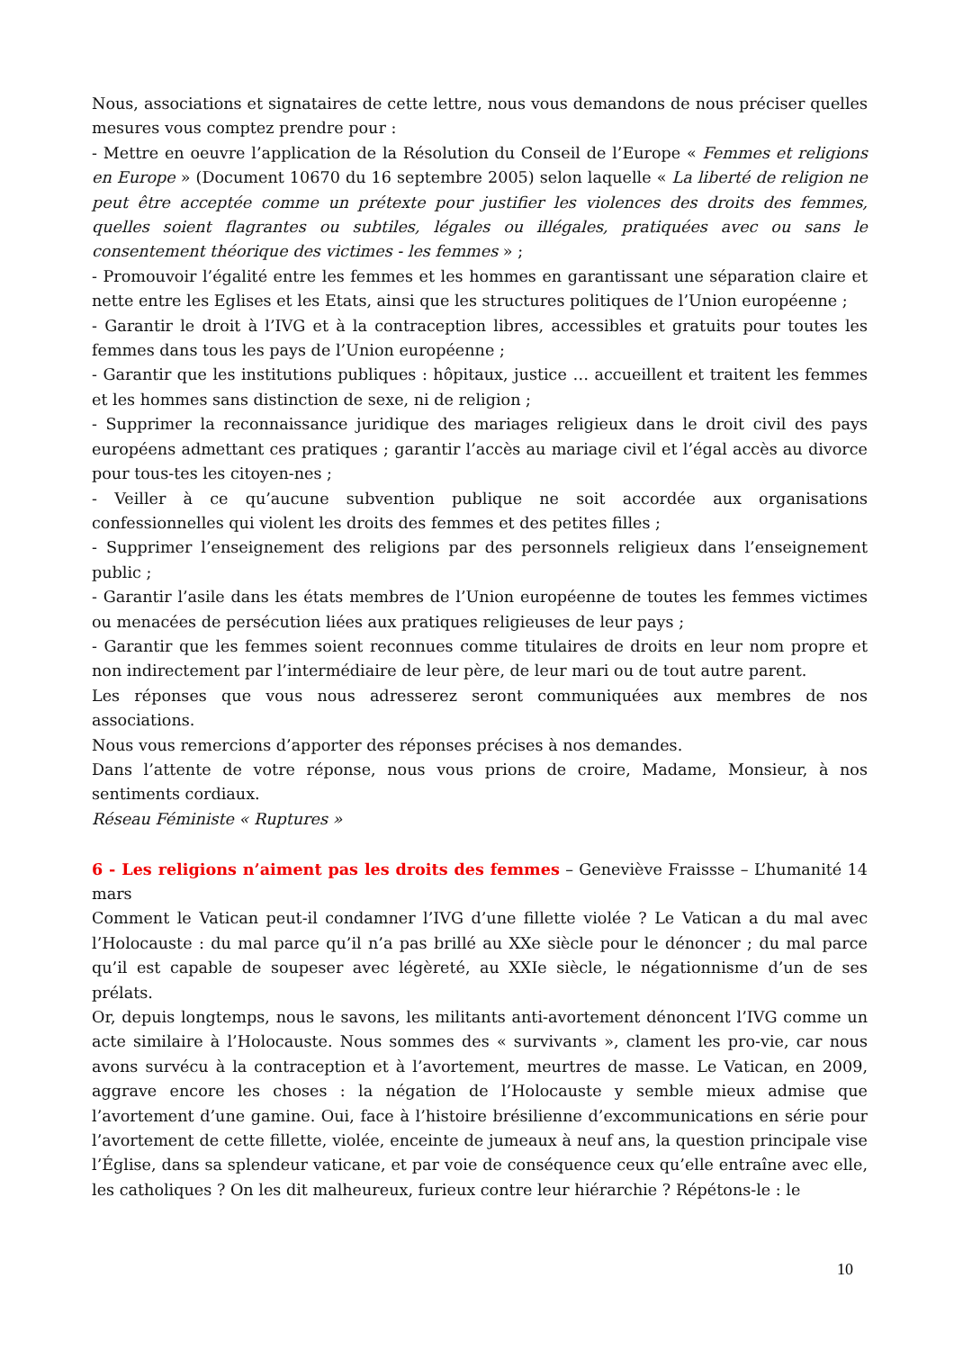Nous, associations et signataires de cette lettre, nous vous demandons de nous préciser quelles mesures vous comptez prendre pour :
- Mettre en oeuvre l’application de la Résolution du Conseil de l’Europe « Femmes et religions en Europe » (Document 10670 du 16 septembre 2005) selon laquelle « La liberté de religion ne peut être acceptée comme un prétexte pour justifier les violences des droits des femmes, quelles soient flagrantes ou subtiles, légales ou illégales, pratiquées avec ou sans le consentement théorique des victimes - les femmes » ;
- Promouvoir l’égalité entre les femmes et les hommes en garantissant une séparation claire et nette entre les Eglises et les Etats, ainsi que les structures politiques de l’Union européenne ;
- Garantir le droit à l’IVG et à la contraception libres, accessibles et gratuits pour toutes les femmes dans tous les pays de l’Union européenne ;
- Garantir que les institutions publiques : hôpitaux, justice … accueillent et traitent les femmes et les hommes sans distinction de sexe, ni de religion ;
- Supprimer la reconnaissance juridique des mariages religieux dans le droit civil des pays européens admettant ces pratiques ; garantir l’accès au mariage civil et l’égal accès au divorce pour tous-tes les citoyen-nes ;
- Veiller à ce qu’aucune subvention publique ne soit accordée aux organisations confessionnelles qui violent les droits des femmes et des petites filles ;
- Supprimer l’enseignement des religions par des personnels religieux dans l’enseignement public ;
- Garantir l’asile dans les états membres de l’Union européenne de toutes les femmes victimes ou menacées de persécution liées aux pratiques religieuses de leur pays ;
- Garantir que les femmes soient reconnues comme titulaires de droits en leur nom propre et non indirectement par l’intermédiaire de leur père, de leur mari ou de tout autre parent.
Les réponses que vous nous adresserez seront communiquées aux membres de nos associations.
Nous vous remercions d’apporter des réponses précises à nos demandes.
Dans l’attente de votre réponse, nous vous prions de croire, Madame, Monsieur, à nos sentiments cordiaux.
Réseau Féministe « Ruptures »
6 - Les religions n’aiment pas les droits des femmes – Geneviève Fraissse – L’humanité 14 mars
Comment le Vatican peut-il condamner l’IVG d’une fillette violée ? Le Vatican a du mal avec l’Holocauste : du mal parce qu’il n’a pas brillé au XXe siècle pour le dénoncer ; du mal parce qu’il est capable de soupeser avec légèreté, au XXIe siècle, le négationnisme d’un de ses prélats.
Or, depuis longtemps, nous le savons, les militants anti-avortement dénoncent l’IVG comme un acte similaire à l’Holocauste. Nous sommes des « survivants », clament les pro-vie, car nous avons survécu à la contraception et à l’avortement, meurtres de masse. Le Vatican, en 2009, aggrave encore les choses : la négation de l’Holocauste y semble mieux admise que l’avortement d’une gamine. Oui, face à l’histoire brésilienne d’excommunications en série pour l’avortement de cette fillette, violée, enceinte de jumeaux à neuf ans, la question principale vise l’Église, dans sa splendeur vaticane, et par voie de conséquence ceux qu’elle entraîne avec elle, les catholiques ? On les dit malheureux, furieux contre leur hiérarchie ? Répétons-le : le
10